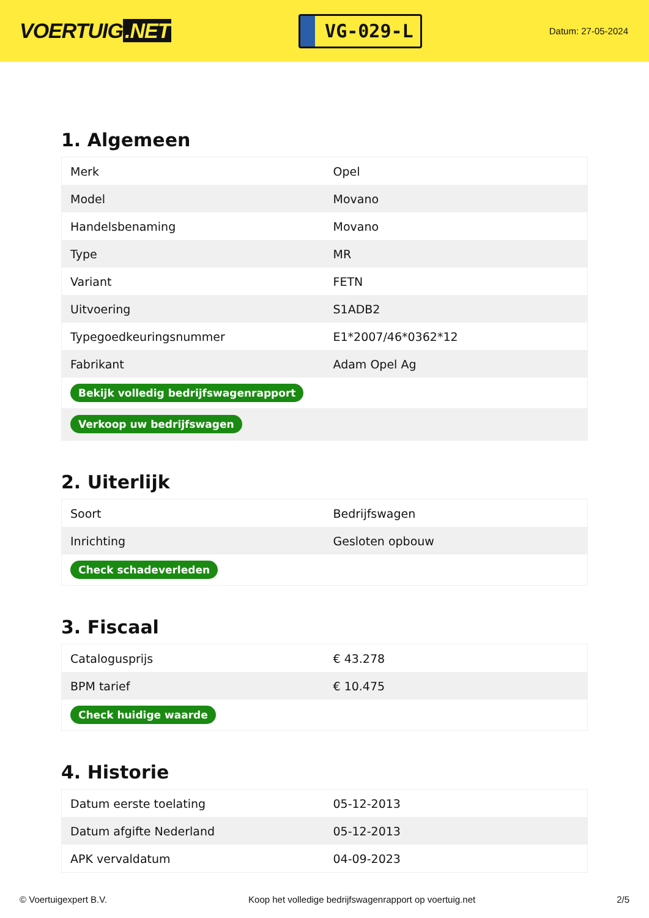VOERTUIG.NET
VG-029-L
Datum: 27-05-2024
1. Algemeen
| Merk | Opel |
| Model | Movano |
| Handelsbenaming | Movano |
| Type | MR |
| Variant | FETN |
| Uitvoering | S1ADB2 |
| Typegoedkeuringsnummer | E1*2007/46*0362*12 |
| Fabrikant | Adam Opel Ag |
| Bekijk volledig bedrijfswagenrapport | |
| Verkoop uw bedrijfswagen | |
2. Uiterlijk
| Soort | Bedrijfswagen |
| Inrichting | Gesloten opbouw |
| Check schadeverleden | |
3. Fiscaal
| Catalogusprijs | € 43.278 |
| BPM tarief | € 10.475 |
| Check huidige waarde | |
4. Historie
| Datum eerste toelating | 05-12-2013 |
| Datum afgifte Nederland | 05-12-2013 |
| APK vervaldatum | 04-09-2023 |
© Voertuigexpert B.V. Koop het volledige bedrijfswagenrapport op voertuig.net 2/5